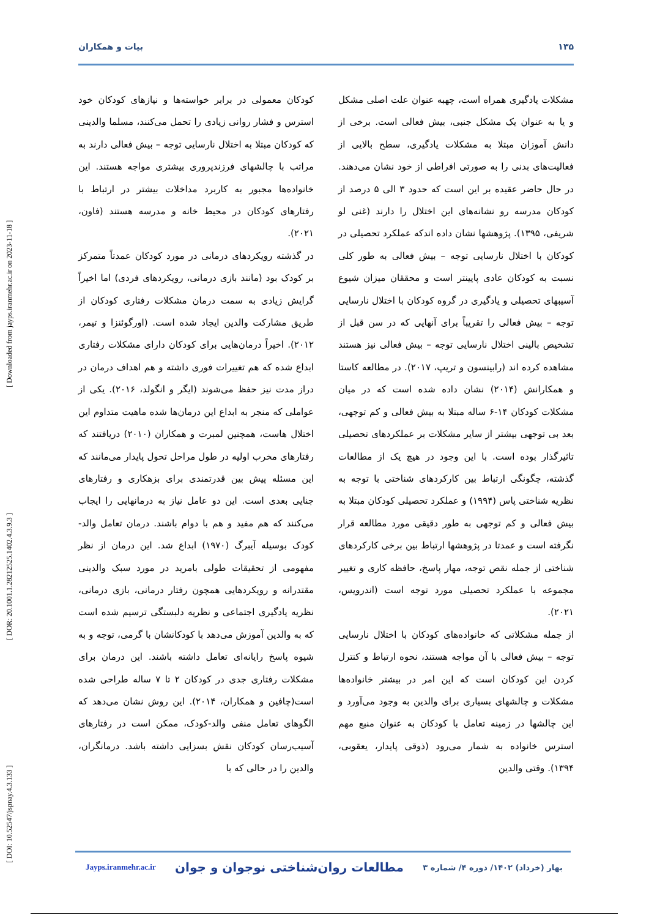۱۳۵ بیات و همکاران
[ DOI: 10.52547/jspnay.4.3.133 ] [ DOR: 20.1001.1.28212525.1402.4.3.9.3 ] [ Downloaded from jayps.iranmehr.ac.ir on 2023-11-18 ]
مشکلات یادگیری همراه است، چهبه عنوان علت اصلی مشکل و یا به عنوان یک مشکل جنبی، بیش فعالی است. برخی از دانش آموزان مبتلا به مشکلات یادگیری، سطح بالایی از فعالیت‌های بدنی را به صورتی افراطی از خود نشان می‌دهند. در حال حاضر عقیده بر این است که حدود ۳ الی ۵ درصد از کودکان مدرسه رو نشانه‌های این اختلال را دارند (غنی لو شریفی، ۱۳۹۵). پژوهشها نشان داده اندکه عملکرد تحصیلی در کودکان با اختلال نارسایی توجه – بیش فعالی به طور کلی نسبت به کودکان عادی پایینتر است و محققان میزان شیوع آسیبهای تحصیلی و یادگیری در گروه کودکان با اختلال نارسایی توجه – بیش فعالی را تقریباً برای آنهایی که در سن قبل از تشخیص بالینی اختلال نارسایی توجه – بیش فعالی نیز هستند مشاهده کرده اند (رابینسون و تریپ، ۲۰۱۷). در مطالعه کاستا و همکارانش (۲۰۱۴) نشان داده شده است که در میان مشکلات کودکان ۱۴-۶ ساله مبتلا به بیش فعالی و کم توجهی، بعد بی توجهی بیشتر از سایر مشکلات بر عملکردهای تحصیلی تاثیرگذار بوده است. با این وجود در هیچ یک از مطالعات گذشته، چگونگی ارتباط بین کارکردهای شناختی با توجه به نظریه شناختی پاس (۱۹۹۴) و عملکرد تحصیلی کودکان مبتلا به بیش فعالی و کم توجهی به طور دقیقی مورد مطالعه قرار نگرفته است و عمدتا در پژوهشها ارتباط بین برخی کارکردهای شناختی از جمله نقص توجه، مهار پاسخ، حافظه کاری و تغییر مجموعه با عملکرد تحصیلی مورد توجه است (اندرویس، ۲۰۲۱).
از جمله مشکلاتی که خانواده‌های کودکان با اختلال نارسایی توجه – بیش فعالی با آن مواجه هستند، نحوه ارتباط و کنترل کردن این کودکان است که این امر در بیشتر خانواده‌ها مشکلات و چالشهای بسیاری برای والدین به وجود می‌آورد و این چالشها در زمینه تعامل با کودکان به عنوان منبع مهم استرس خانواده به شمار می‌رود (ذوقی پایدار، یعقوبی، ۱۳۹۴). وقتی والدین
کودکان معمولی در برابر خواسته‌ها و نیازهای کودکان خود استرس و فشار روانی زیادی را تحمل می‌کنند، مسلما والدینی که کودکان مبتلا به اختلال نارسایی توجه – بیش فعالی دارند به مراتب با چالشهای فرزندپروری بیشتری مواجه هستند. این خانواده‌ها مجبور به کاربرد مداخلات بیشتر در ارتباط با رفتارهای کودکان در محیط خانه و مدرسه هستند (فاون، ۲۰۲۱).
در گذشته رویکردهای درمانی در مورد کودکان عمدتاً متمرکز بر کودک بود (مانند بازی درمانی، رویکردهای فردی) اما اخیراً گرایش زیادی به سمت درمان مشکلات رفتاری کودکان از طریق مشارکت والدین ایجاد شده است. (اورگوئنزا و تیمر، ۲۰۱۲). اخیراً درمان‌هایی برای کودکان دارای مشکلات رفتاری ابداع شده که هم تغییرات فوری داشته و هم اهداف درمان در دراز مدت نیز حفظ می‌شوند (ایگر و انگولد، ۲۰۱۶). یکی از عواملی که منجر به ابداع این درمان‌ها شده ماهیت متداوم این اختلال هاست، همچنین لمبرت و همکاران (۲۰۱۰) دریافتند که رفتارهای مخرب اولیه در طول مراحل تحول پایدار می‌مانند که این مسئله پیش بین قدرتمندی برای بزهکاری و رفتارهای جنایی بعدی است. این دو عامل نیاز به درمانهایی را ایجاب می‌کنند که هم مفید و هم با دوام باشند. درمان تعامل والد-کودک بوسیله آیبرگ (۱۹۷۰) ابداع شد. این درمان از نظر مفهومی از تحقیقات طولی بامرید در مورد سبک والدینی مقتدرانه و رویکردهایی همچون رفتار درمانی، بازی درمانی، نظریه یادگیری اجتماعی و نظریه دلبستگی ترسیم شده است که به والدین آموزش می‌دهد با کودکانشان با گرمی، توجه و به شیوه پاسخ رایانه‌ای تعامل داشته باشند. این درمان برای مشکلات رفتاری جدی در کودکان ۲ تا ۷ ساله طراحی شده است(چافین و همکاران، ۲۰۱۴). این روش نشان می‌دهد که الگوهای تعامل منفی والد-کودک، ممکن است در رفتارهای آسیب‌رسان کودکان نقش بسزایی داشته باشد. درمانگران، والدین را در حالی که با
بهار (خرداد) ۱۴۰۲/ دوره ۴/ شماره ۳ مطالعات روان‌شناختی نوجوان و جوان Jayps.iranmehr.ac.ir